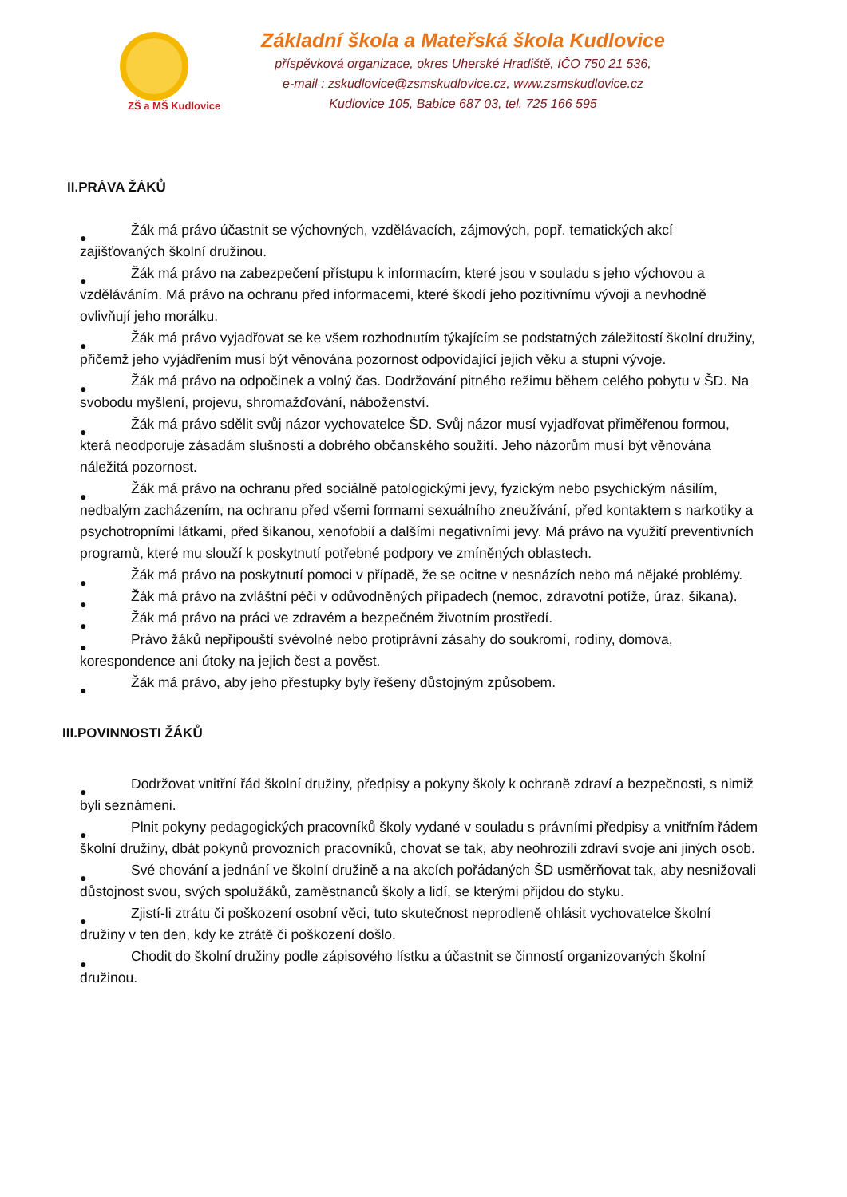ZŠ a MŠ Kudlovice
Základní škola a Mateřská škola Kudlovice
příspěvková organizace, okres Uherské Hradiště, IČO 750 21 536,
e-mail : zskudlovice@zsmskudlovice.cz, www.zsmskudlovice.cz
Kudlovice 105, Babice 687 03, tel. 725 166 595
II.PRÁVA ŽÁKŮ
● Žák má právo účastnit se výchovných, vzdělávacích, zájmových, popř. tematických akcí zajišťovaných školní družinou.
● Žák má právo na zabezpečení přístupu k informacím, které jsou v souladu s jeho výchovou a vzděláváním. Má právo na ochranu před informacemi, které škodí jeho pozitivnímu vývoji a nevhodně ovlivňují jeho morálku.
● Žák má právo vyjadřovat se ke všem rozhodnutím týkajícím se podstatných záležitostí školní družiny, přičemž jeho vyjádřením musí být věnována pozornost odpovídající jejich věku a stupni vývoje.
● Žák má právo na odpočinek a volný čas. Dodržování pitného režimu během celého pobytu v ŠD. Na svobodu myšlení, projevu, shromažďování, náboženství.
● Žák má právo sdělit svůj názor vychovatelce ŠD. Svůj názor musí vyjadřovat přiměřenou formou, která neodporuje zásadám slušnosti a dobrého občanského soužití. Jeho názorům musí být věnována náležitá pozornost.
● Žák má právo na ochranu před sociálně patologickými jevy, fyzickým nebo psychickým násilím, nedbalým zacházením, na ochranu před všemi formami sexuálního zneužívání, před kontaktem s narkotiky a psychotropními látkami, před šikanou, xenofobií a dalšími negativními jevy. Má právo na využití preventivních programů, které mu slouží k poskytnutí potřebné podpory ve zmíněných oblastech.
● Žák má právo na poskytnutí pomoci v případě, že se ocitne v nesnázích nebo má nějaké problémy.
● Žák má právo na zvláštní péči v odůvodněných případech (nemoc, zdravotní potíže, úraz, šikana).
● Žák má právo na práci ve zdravém a bezpečném životním prostředí.
● Právo žáků nepřipouští svévolné nebo protiprávní zásahy do soukromí, rodiny, domova, korespondence ani útoky na jejich čest a pověst.
● Žák má právo, aby jeho přestupky byly řešeny důstojným způsobem.
III.POVINNOSTI ŽÁKŮ
● Dodržovat vnitřní řád školní družiny, předpisy a pokyny školy k ochraně zdraví a bezpečnosti, s nimiž byli seznámeni.
● Plnit pokyny pedagogických pracovníků školy vydané v souladu s právními předpisy a vnitřním řádem školní družiny, dbát pokynů provozních pracovníků, chovat se tak, aby neohrozili zdraví svoje ani jiných osob.
● Své chování a jednání ve školní družině a na akcích pořádaných ŠD usměrňovat tak, aby nesnižovali důstojnost svou, svých spolužáků, zaměstnanců školy a lidí, se kterými přijdou do styku.
● Zjistí-li ztrátu či poškození osobní věci, tuto skutečnost neprodleně ohlásit vychovatelce školní družiny v ten den, kdy ke ztrátě či poškození došlo.
● Chodit do školní družiny podle zápisového lístku a účastnit se činností organizovaných školní družinou.